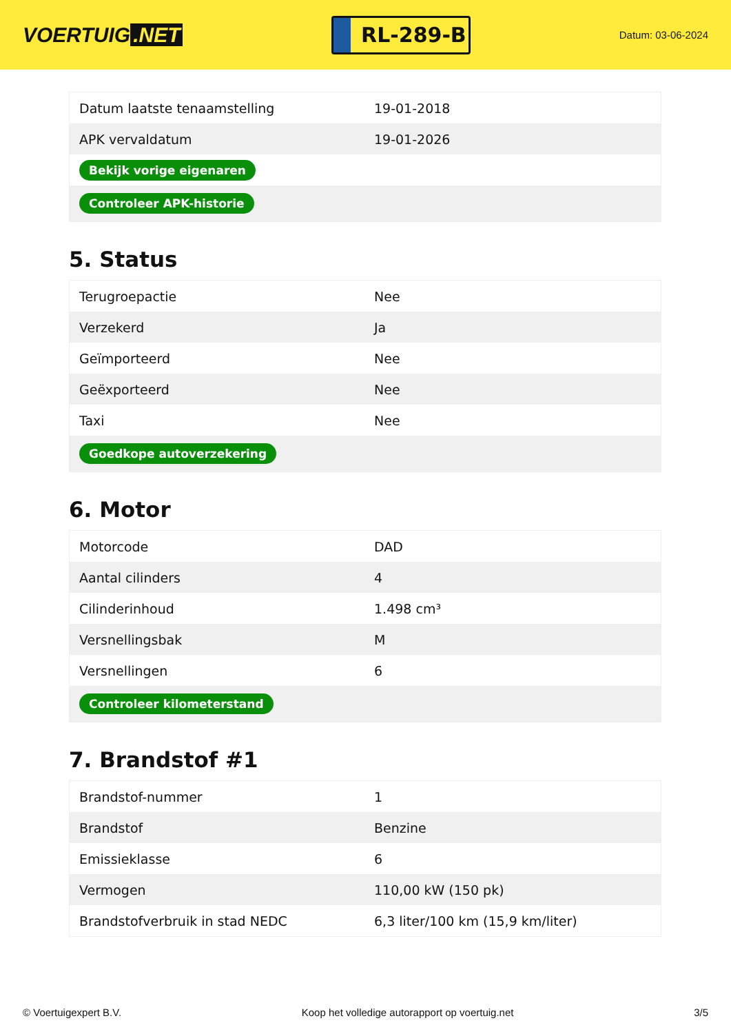VOERTUIG.NET
RL-289-B
Datum: 03-06-2024
| Datum laatste tenaamstelling | 19-01-2018 |
| APK vervaldatum | 19-01-2026 |
| Bekijk vorige eigenaren | |
| Controleer APK-historie | |
5. Status
| Terugroepactie | Nee |
| Verzekerd | Ja |
| Geïmporteerd | Nee |
| Geëxporteerd | Nee |
| Taxi | Nee |
| Goedkope autoverzekering | |
6. Motor
| Motorcode | DAD |
| Aantal cilinders | 4 |
| Cilinderinhoud | 1.498 cm³ |
| Versnellingsbak | M |
| Versnellingen | 6 |
| Controleer kilometerstand | |
7. Brandstof #1
| Brandstof-nummer | 1 |
| Brandstof | Benzine |
| Emissieklasse | 6 |
| Vermogen | 110,00 kW (150 pk) |
| Brandstofverbruik in stad NEDC | 6,3 liter/100 km (15,9 km/liter) |
© Voertuigexpert B.V. Koop het volledige autorapport op voertuig.net 3/5